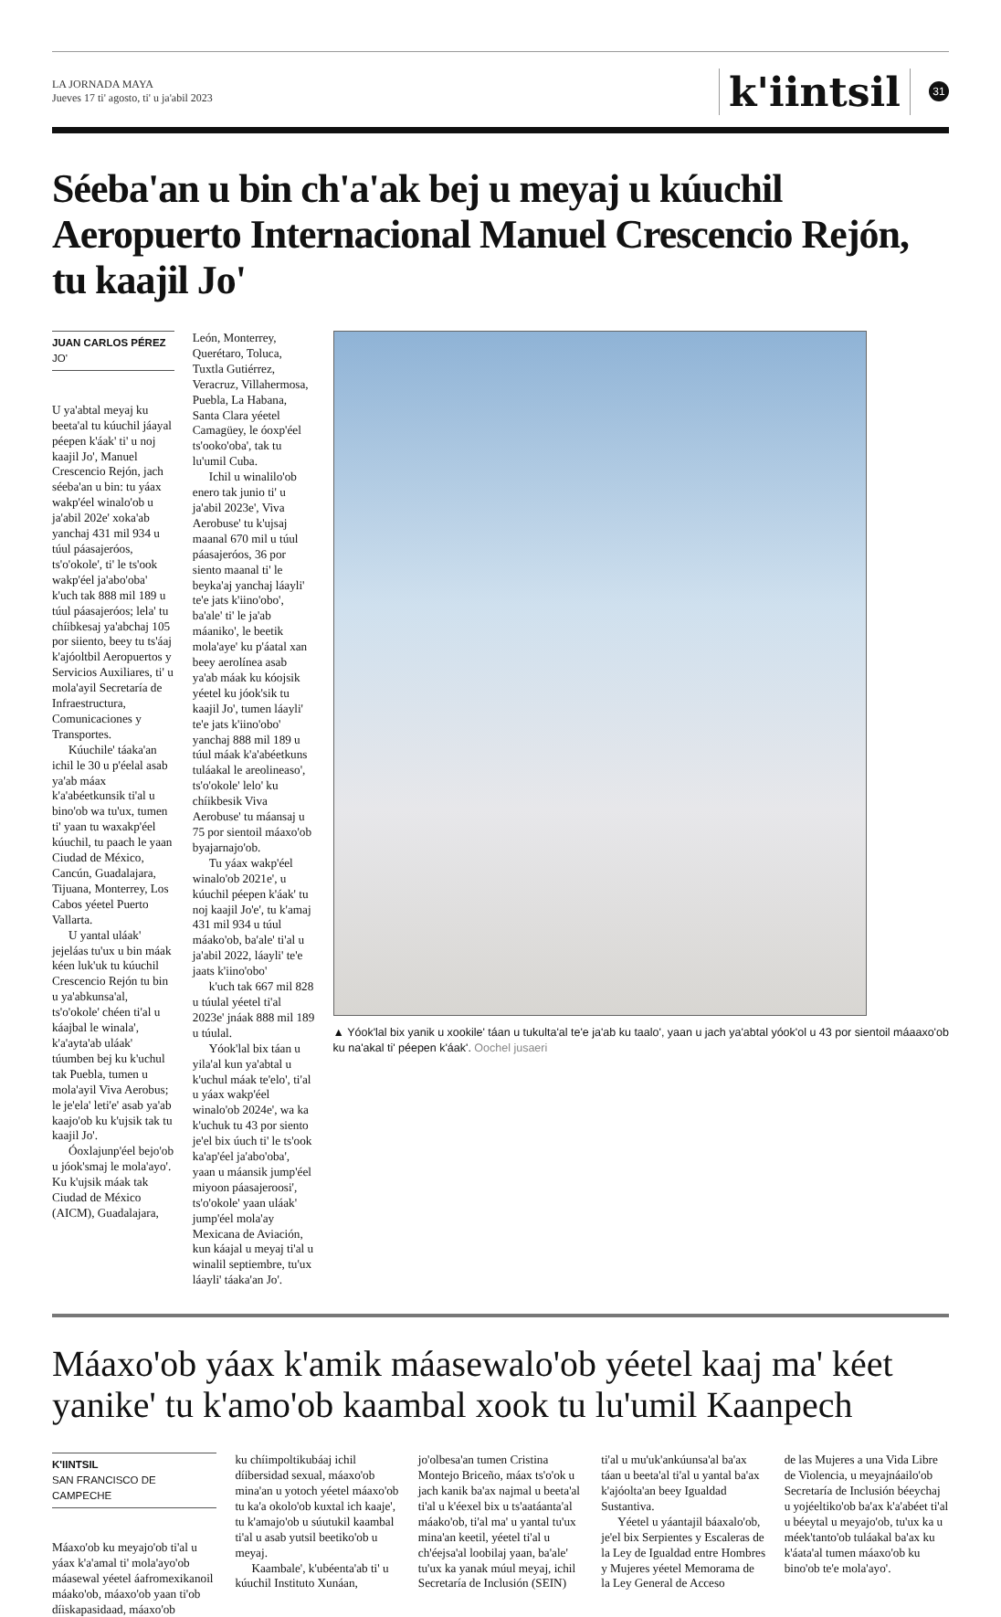LA JORNADA MAYA
Jueves 17 ti' agosto, ti' u ja'abil 2023
k'iintsil
31
Séeba'an u bin ch'a'ak bej u meyaj u kúuchil Aeropuerto Internacional Manuel Crescencio Rejón, tu kaajil Jo'
JUAN CARLOS PÉREZ
JO'
U ya'abtal meyaj ku beeta'al tu kúuchil jáayal péepen k'áak' ti' u noj kaajil Jo', Manuel Crescencio Rejón, jach séeba'an u bin: tu yáax wakp'éel winalo'ob u ja'abil 202e' xoka'ab yanchaj 431 mil 934 u túul páasajeróos, ts'o'okole', ti' le ts'ook wakp'éel ja'abo'oba' k'uch tak 888 mil 189 u túul páasajeróos; lela' tu chíibkesaj ya'abchaj 105 por siiento, beey tu ts'áaj k'ajóoltbil Aeropuertos y Servicios Auxiliares, ti' u mola'ayil Secretaría de Infraestructura, Comunicaciones y Transportes.
Kúuchile' táaka'an ichil le 30 u p'éelal asab ya'ab máax k'a'abéetkunsik ti'al u bino'ob wa tu'ux, tumen ti' yaan tu waxakp'éel kúuchil, tu paach le yaan Ciudad de México, Cancún, Guadalajara, Tijuana, Monterrey, Los Cabos yéetel Puerto Vallarta.
U yantal uláak' jejeláas tu'ux u bin máak kéen luk'uk tu kúuchil Crescencio Rejón tu bin u ya'abkunsa'al, ts'o'okole' chéen ti'al u káajbal le winala', k'a'ayta'ab uláak' túumben bej ku k'uchul tak Puebla, tumen u mola'ayil Viva Aerobus; le je'ela' leti'e' asab ya'ab kaajo'ob ku k'ujsik tak tu kaajil Jo'.
Óoxlajunp'éel bejo'ob u jóok'smaj le mola'ayo'. Ku k'ujsik máak tak Ciudad de México (AICM), Guadalajara,
León, Monterrey, Querétaro, Toluca, Tuxtla Gutiérrez, Veracruz, Villahermosa, Puebla, La Habana, Santa Clara yéetel Camagüey, le óoxp'éel ts'ooko'oba', tak tu lu'umil Cuba.
Ichil u winalilo'ob enero tak junio ti' u ja'abil 2023e', Viva Aerobuse' tu k'ujsaj maanal 670 mil u túul páasajeróos, 36 por siento maanal ti' le beyka'aj yanchaj láayli' te'e jats k'iino'obo', ba'ale' ti' le ja'ab máaniko', le beetik mola'aye' ku p'áatal xan beey aerolínea asab ya'ab máak ku kóojsik yéetel ku jóok'sik tu kaajil Jo', tumen láayli' te'e jats k'iino'obo' yanchaj 888 mil 189 u túul máak k'a'abéetkuns tuláakal le areolineaso', ts'o'okole' lelo' ku chíikbesik Viva Aerobuse' tu máansaj u 75 por sientoil máaxo'ob byajarnajo'ob.
Tu yáax wakp'éel winalo'ob 2021e', u kúuchil péepen k'áak' tu noj kaajil Jo'e', tu k'amaj 431 mil 934 u túul máako'ob, ba'ale' ti'al u ja'abil 2022, láayli' te'e jaats k'iino'obo'
k'uch tak 667 mil 828 u túulal yéetel ti'al 2023e' jnáak 888 mil 189 u túulal.
Yóok'lal bix táan u yila'al kun ya'abtal u k'uchul máak te'elo', ti'al u yáax wakp'éel winalo'ob 2024e', wa ka k'uchuk tu 43 por siento je'el bix úuch ti' le ts'ook ka'ap'éel ja'abo'oba', yaan u máansik jump'éel miyoon páasajeroosi', ts'o'okole' yaan uláak' jump'éel mola'ay Mexicana de Aviación, kun káajal u meyaj ti'al u winalil septiembre, tu'ux láayli' táaka'an Jo'.
▲ Yóok'lal bix yanik u xookile' táan u tukulta'al te'e ja'ab ku taalo', yaan u jach ya'abtal yóok'ol u 43 por sientoil máaaxo'ob ku na'akal ti' péepen k'áak'. Oochel jusaeri
Máaxo'ob yáax k'amik máasewalo'ob yéetel kaaj ma' kéet yanike' tu k'amo'ob kaambal xook tu lu'umil Kaanpech
K'IINTSIL
SAN FRANCISCO DE CAMPECHE
Máaxo'ob ku meyajo'ob ti'al u yáax k'a'amal ti' mola'ayo'ob máasewal yéetel áafromexikanoil máako'ob, máaxo'ob yaan ti'ob díiskapasidaad, máaxo'ob
ku chíimpoltikubáaj ichil díibersidad sexual, máaxo'ob mina'an u yotoch yéetel máaxo'ob tu ka'a okolo'ob kuxtal ich kaaje', tu k'amajo'ob u súutukil kaambal ti'al u asab yutsil beetiko'ob u meyaj.
Kaambale', k'ubéenta'ab ti' u kúuchil Instituto Xunáan,
jo'olbesa'an tumen Cristina Montejo Briceño, máax ts'o'ok u jach kanik ba'ax najmal u beeta'al ti'al u k'éexel bix u ts'aatáanta'al máako'ob, ti'al ma' u yantal tu'ux mina'an keetil, yéetel ti'al u ch'éejsa'al loobilaj yaan, ba'ale' tu'ux ka yanak múul meyaj, ichil Secretaría de Inclusión (SEIN)
ti'al u mu'uk'ankúunsa'al ba'ax táan u beeta'al ti'al u yantal ba'ax k'ajóolta'an beey Igualdad Sustantiva.
Yéetel u yáantajil báaxalo'ob, je'el bix Serpientes y Escaleras de la Ley de Igualdad entre Hombres y Mujeres yéetel Memorama de la Ley General de Acceso
de las Mujeres a una Vida Libre de Violencia, u meyajnáailo'ob Secretaría de Inclusión béeychaj u yojéeltiko'ob ba'ax k'a'abéet ti'al u béeytal u meyajo'ob, tu'ux ka u méek'tanto'ob tuláakal ba'ax ku k'áata'al tumen máaxo'ob ku bino'ob te'e mola'ayo'.